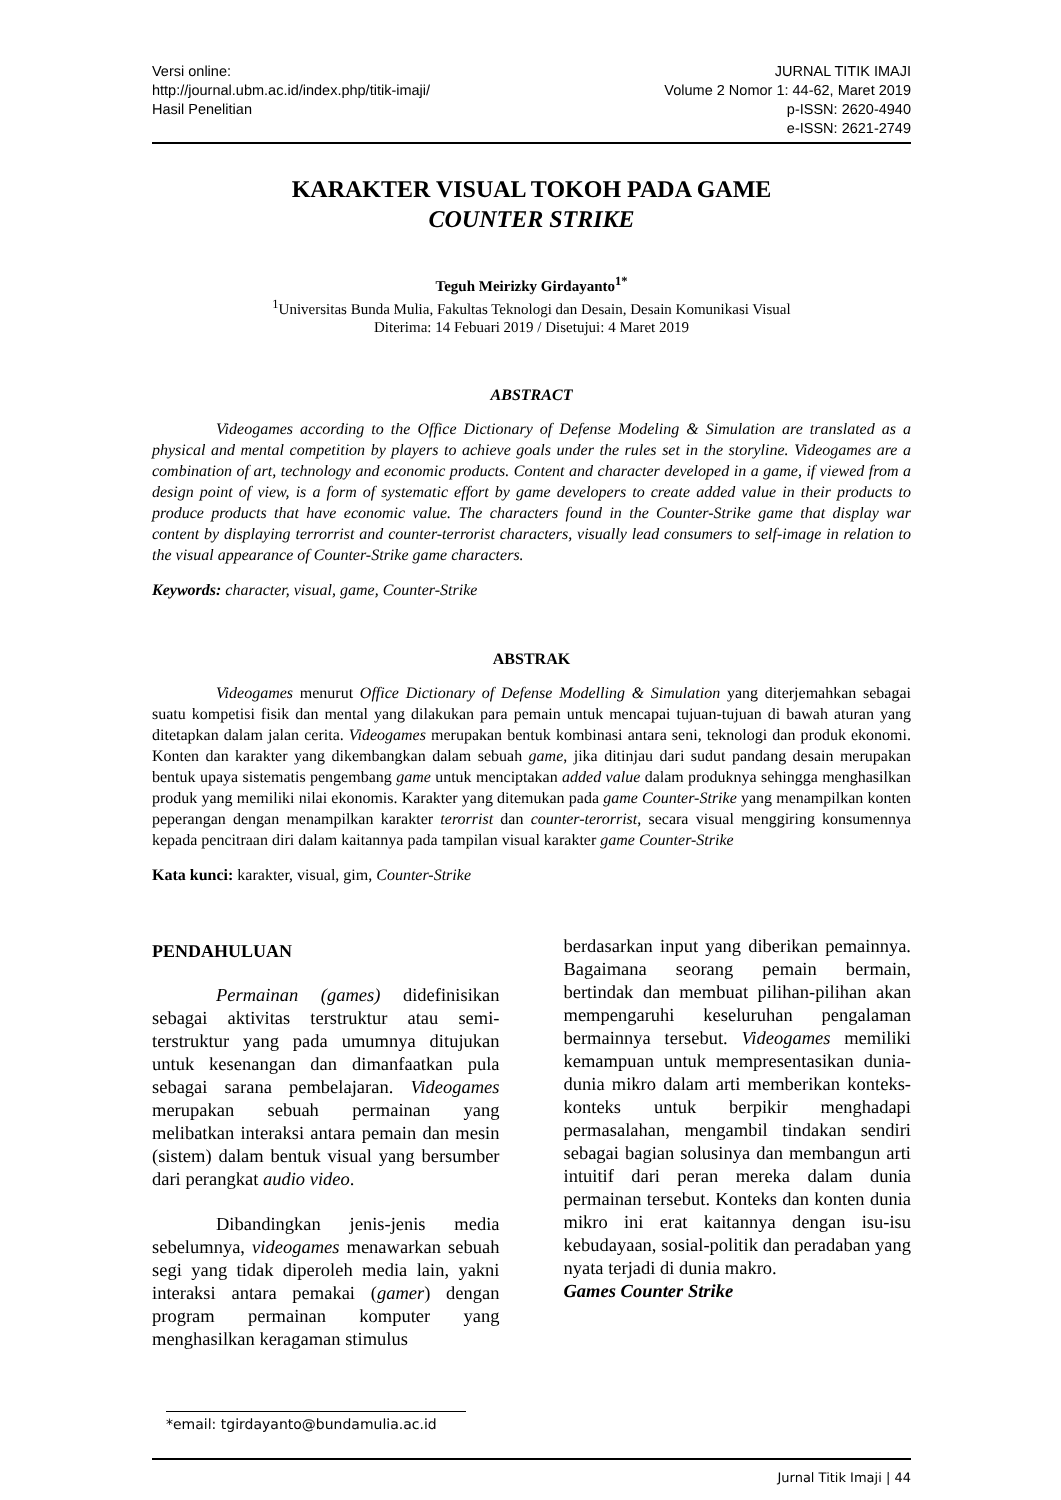Versi online:
http://journal.ubm.ac.id/index.php/titik-imaji/
Hasil Penelitian
JURNAL TITIK IMAJI
Volume 2 Nomor 1: 44-62, Maret 2019
p-ISSN: 2620-4940
e-ISSN: 2621-2749
KARAKTER VISUAL TOKOH PADA GAME
COUNTER STRIKE
Teguh Meirizky Girdayanto<sup>1*</sup>
<sup>1</sup> Universitas Bunda Mulia, Fakultas Teknologi dan Desain, Desain Komunikasi Visual
Diterima: 14 Febuari 2019 / Disetujui: 4 Maret 2019
ABSTRACT
Videogames according to the Office Dictionary of Defense Modeling & Simulation are translated as a physical and mental competition by players to achieve goals under the rules set in the storyline. Videogames are a combination of art, technology and economic products. Content and character developed in a game, if viewed from a design point of view, is a form of systematic effort by game developers to create added value in their products to produce products that have economic value. The characters found in the Counter-Strike game that display war content by displaying terrorrist and counter-terrorist characters, visually lead consumers to self-image in relation to the visual appearance of Counter-Strike game characters.
Keywords: character, visual, game, Counter-Strike
ABSTRAK
Videogames menurut Office Dictionary of Defense Modelling & Simulation yang diterjemahkan sebagai suatu kompetisi fisik dan mental yang dilakukan para pemain untuk mencapai tujuan-tujuan di bawah aturan yang ditetapkan dalam jalan cerita. Videogames merupakan bentuk kombinasi antara seni, teknologi dan produk ekonomi. Konten dan karakter yang dikembangkan dalam sebuah game, jika ditinjau dari sudut pandang desain merupakan bentuk upaya sistematis pengembang game untuk menciptakan added value dalam produknya sehingga menghasilkan produk yang memiliki nilai ekonomis. Karakter yang ditemukan pada game Counter-Strike yang menampilkan konten peperangan dengan menampilkan karakter terorrist dan counter-terorrist, secara visual menggiring konsumennya kepada pencitraan diri dalam kaitannya pada tampilan visual karakter game Counter-Strike
Kata kunci: karakter, visual, gim, Counter-Strike
PENDAHULUAN
Permainan (games) didefinisikan sebagai aktivitas terstruktur atau semi-terstruktur yang pada umumnya ditujukan untuk kesenangan dan dimanfaatkan pula sebagai sarana pembelajaran. Videogames merupakan sebuah permainan yang melibatkan interaksi antara pemain dan mesin (sistem) dalam bentuk visual yang bersumber dari perangkat audio video.
Dibandingkan jenis-jenis media sebelumnya, videogames menawarkan sebuah segi yang tidak diperoleh media lain, yakni interaksi antara pemakai (gamer) dengan program permainan komputer yang menghasilkan keragaman stimulus
berdasarkan input yang diberikan pemainnya. Bagaimana seorang pemain bermain, bertindak dan membuat pilihan-pilihan akan mempengaruhi keseluruhan pengalaman bermainnya tersebut. Videogames memiliki kemampuan untuk mempresentasikan dunia-dunia mikro dalam arti memberikan konteks-konteks untuk berpikir menghadapi permasalahan, mengambil tindakan sendiri sebagai bagian solusinya dan membangun arti intuitif dari peran mereka dalam dunia permainan tersebut. Konteks dan konten dunia mikro ini erat kaitannya dengan isu-isu kebudayaan, sosial-politik dan peradaban yang nyata terjadi di dunia makro.
Games Counter Strike
*email: tgirdayanto@bundamulia.ac.id
Jurnal Titik Imaji | 44